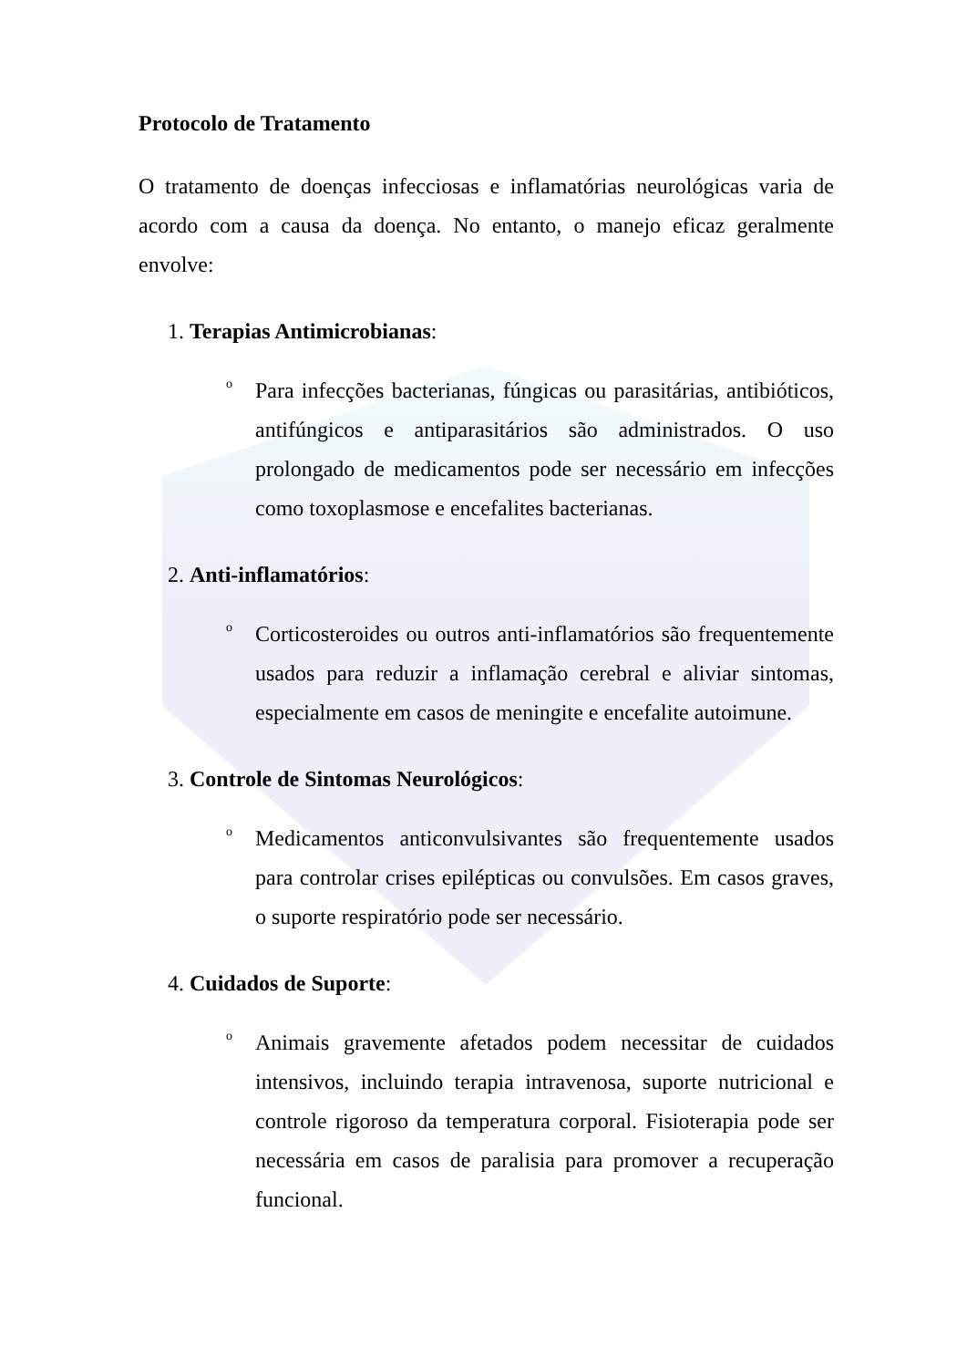Protocolo de Tratamento
O tratamento de doenças infecciosas e inflamatórias neurológicas varia de acordo com a causa da doença. No entanto, o manejo eficaz geralmente envolve:
1. Terapias Antimicrobianas:
o
Para infecções bacterianas, fúngicas ou parasitárias, antibióticos, antifúngicos e antiparasitários são administrados. O uso prolongado de medicamentos pode ser necessário em infecções como toxoplasmose e encefalites bacterianas.
2. Anti-inflamatórios:
o
Corticosteroides ou outros anti-inflamatórios são frequentemente usados para reduzir a inflamação cerebral e aliviar sintomas, especialmente em casos de meningite e encefalite autoimune.
3. Controle de Sintomas Neurológicos:
o
Medicamentos anticonvulsivantes são frequentemente usados para controlar crises epilépticas ou convulsões. Em casos graves, o suporte respiratório pode ser necessário.
4. Cuidados de Suporte:
o
Animais gravemente afetados podem necessitar de cuidados intensivos, incluindo terapia intravenosa, suporte nutricional e controle rigoroso da temperatura corporal. Fisioterapia pode ser necessária em casos de paralisia para promover a recuperação funcional.